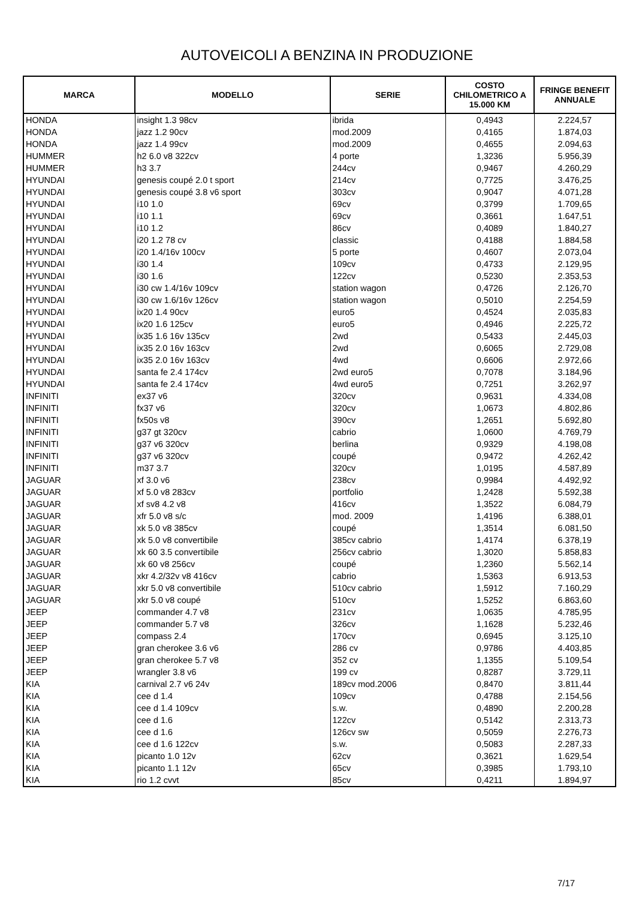AUTOVEICOLI A BENZINA IN PRODUZIONE
| MARCA | MODELLO | SERIE | COSTO CHILOMETRICO A 15.000 KM | FRINGE BENEFIT ANNUALE |
| --- | --- | --- | --- | --- |
| HONDA | insight 1.3 98cv | ibrida | 0,4943 | 2.224,57 |
| HONDA | jazz 1.2 90cv | mod.2009 | 0,4165 | 1.874,03 |
| HONDA | jazz 1.4 99cv | mod.2009 | 0,4655 | 2.094,63 |
| HUMMER | h2 6.0 v8 322cv | 4 porte | 1,3236 | 5.956,39 |
| HUMMER | h3 3.7 | 244cv | 0,9467 | 4.260,29 |
| HYUNDAI | genesis coupé 2.0 t sport | 214cv | 0,7725 | 3.476,25 |
| HYUNDAI | genesis coupé 3.8 v6 sport | 303cv | 0,9047 | 4.071,28 |
| HYUNDAI | i10 1.0 | 69cv | 0,3799 | 1.709,65 |
| HYUNDAI | i10 1.1 | 69cv | 0,3661 | 1.647,51 |
| HYUNDAI | i10 1.2 | 86cv | 0,4089 | 1.840,27 |
| HYUNDAI | i20 1.2 78 cv | classic | 0,4188 | 1.884,58 |
| HYUNDAI | i20 1.4/16v 100cv | 5 porte | 0,4607 | 2.073,04 |
| HYUNDAI | i30 1.4 | 109cv | 0,4733 | 2.129,95 |
| HYUNDAI | i30 1.6 | 122cv | 0,5230 | 2.353,53 |
| HYUNDAI | i30 cw 1.4/16v 109cv | station wagon | 0,4726 | 2.126,70 |
| HYUNDAI | i30 cw 1.6/16v 126cv | station wagon | 0,5010 | 2.254,59 |
| HYUNDAI | ix20 1.4 90cv | euro5 | 0,4524 | 2.035,83 |
| HYUNDAI | ix20 1.6 125cv | euro5 | 0,4946 | 2.225,72 |
| HYUNDAI | ix35 1.6 16v 135cv | 2wd | 0,5433 | 2.445,03 |
| HYUNDAI | ix35 2.0 16v 163cv | 2wd | 0,6065 | 2.729,08 |
| HYUNDAI | ix35 2.0 16v 163cv | 4wd | 0,6606 | 2.972,66 |
| HYUNDAI | santa fe 2.4 174cv | 2wd euro5 | 0,7078 | 3.184,96 |
| HYUNDAI | santa fe 2.4 174cv | 4wd euro5 | 0,7251 | 3.262,97 |
| INFINITI | ex37 v6 | 320cv | 0,9631 | 4.334,08 |
| INFINITI | fx37 v6 | 320cv | 1,0673 | 4.802,86 |
| INFINITI | fx50s v8 | 390cv | 1,2651 | 5.692,80 |
| INFINITI | g37 gt 320cv | cabrio | 1,0600 | 4.769,79 |
| INFINITI | g37 v6 320cv | berlina | 0,9329 | 4.198,08 |
| INFINITI | g37 v6 320cv | coupé | 0,9472 | 4.262,42 |
| INFINITI | m37 3.7 | 320cv | 1,0195 | 4.587,89 |
| JAGUAR | xf 3.0 v6 | 238cv | 0,9984 | 4.492,92 |
| JAGUAR | xf 5.0 v8 283cv | portfolio | 1,2428 | 5.592,38 |
| JAGUAR | xf sv8 4.2 v8 | 416cv | 1,3522 | 6.084,79 |
| JAGUAR | xfr 5.0 v8 s/c | mod. 2009 | 1,4196 | 6.388,01 |
| JAGUAR | xk 5.0 v8 385cv | coupé | 1,3514 | 6.081,50 |
| JAGUAR | xk 5.0 v8 convertibile | 385cv cabrio | 1,4174 | 6.378,19 |
| JAGUAR | xk 60 3.5 convertibile | 256cv cabrio | 1,3020 | 5.858,83 |
| JAGUAR | xk 60 v8 256cv | coupé | 1,2360 | 5.562,14 |
| JAGUAR | xkr 4.2/32v v8 416cv | cabrio | 1,5363 | 6.913,53 |
| JAGUAR | xkr 5.0 v8 convertibile | 510cv cabrio | 1,5912 | 7.160,29 |
| JAGUAR | xkr 5.0 v8 coupé | 510cv | 1,5252 | 6.863,60 |
| JEEP | commander 4.7 v8 | 231cv | 1,0635 | 4.785,95 |
| JEEP | commander 5.7 v8 | 326cv | 1,1628 | 5.232,46 |
| JEEP | compass 2.4 | 170cv | 0,6945 | 3.125,10 |
| JEEP | gran cherokee 3.6 v6 | 286 cv | 0,9786 | 4.403,85 |
| JEEP | gran cherokee 5.7 v8 | 352 cv | 1,1355 | 5.109,54 |
| JEEP | wrangler 3.8 v6 | 199 cv | 0,8287 | 3.729,11 |
| KIA | carnival 2.7 v6 24v | 189cv mod.2006 | 0,8470 | 3.811,44 |
| KIA | cee d 1.4 | 109cv | 0,4788 | 2.154,56 |
| KIA | cee d 1.4 109cv | s.w. | 0,4890 | 2.200,28 |
| KIA | cee d 1.6 | 122cv | 0,5142 | 2.313,73 |
| KIA | cee d 1.6 | 126cv sw | 0,5059 | 2.276,73 |
| KIA | cee d 1.6 122cv | s.w. | 0,5083 | 2.287,33 |
| KIA | picanto 1.0 12v | 62cv | 0,3621 | 1.629,54 |
| KIA | picanto 1.1 12v | 65cv | 0,3985 | 1.793,10 |
| KIA | rio 1.2 cvvt | 85cv | 0,4211 | 1.894,97 |
7/17